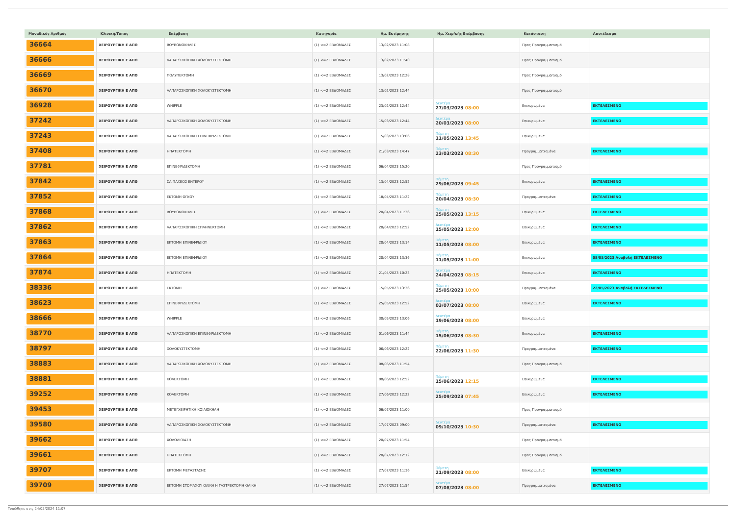| Μοναδικός Αριθμός | Κλινική/Τύπος | Επέμβαση | Κατηγορία | Ημ. Εκτίμησης | Ημ. Χειρ/κής Επέμβασης | Κατάσταση | Αποτέλεσμα |
| --- | --- | --- | --- | --- | --- | --- | --- |
| 36664 | ΧΕΙΡΟΥΡΓΙΚΗ Ε ΑΠΘ | ΒΟΥΒΩΝΟΚΗΛΕΣ | (1) <=2 ΕΒΔΟΜΑΔΕΣ | 13/02/2023 11:08 | | Προς Προγραμματισμό | |
| 36666 | ΧΕΙΡΟΥΡΓΙΚΗ Ε ΑΠΘ | ΛΑΠΑΡΟΣΚΟΠΙΚΗ ΧΟΛΟΚΥΣΤΕΚΤΟΜΗ | (1) <=2 ΕΒΔΟΜΑΔΕΣ | 13/02/2023 11:40 | | Προς Προγραμματισμό | |
| 36669 | ΧΕΙΡΟΥΡΓΙΚΗ Ε ΑΠΘ | ΠΟΛΥΠΕΚΤΟΜΗ | (1) <=2 ΕΒΔΟΜΑΔΕΣ | 13/02/2023 12:28 | | Προς Προγραμματισμό | |
| 36670 | ΧΕΙΡΟΥΡΓΙΚΗ Ε ΑΠΘ | ΛΑΠΑΡΟΣΚΟΠΙΚΗ ΧΟΛΟΚΥΣΤΕΚΤΟΜΗ | (1) <=2 ΕΒΔΟΜΑΔΕΣ | 13/02/2023 12:44 | | Προς Προγραμματισμό | |
| 36928 | ΧΕΙΡΟΥΡΓΙΚΗ Ε ΑΠΘ | WHIPPLE | (1) <=2 ΕΒΔΟΜΑΔΕΣ | 23/02/2023 12:44 | Δευτέρα 27/03/2023 08:00 | Επικυρωμένα | ΕΚΤΕΛΕΣΜΕΝΟ |
| 37242 | ΧΕΙΡΟΥΡΓΙΚΗ Ε ΑΠΘ | ΛΑΠΑΡΟΣΚΟΠΙΚΗ ΧΟΛΟΚΥΣΤΕΚΤΟΜΗ | (1) <=2 ΕΒΔΟΜΑΔΕΣ | 15/03/2023 12:44 | Δευτέρα 20/03/2023 08:00 | Επικυρωμένα | ΕΚΤΕΛΕΣΜΕΝΟ |
| 37243 | ΧΕΙΡΟΥΡΓΙΚΗ Ε ΑΠΘ | ΛΑΠΑΡΟΣΚΟΠΙΚΗ ΕΠΙΝΕΦΡΙΔΕΚΤΟΜΗ | (1) <=2 ΕΒΔΟΜΑΔΕΣ | 15/03/2023 13:06 | Πέμπτη 11/05/2023 13:45 | Επικυρωμένα | |
| 37408 | ΧΕΙΡΟΥΡΓΙΚΗ Ε ΑΠΘ | ΗΠΑΤΕΚΤΟΜΗ | (1) <=2 ΕΒΔΟΜΑΔΕΣ | 21/03/2023 14:47 | Πέμπτη 23/03/2023 08:30 | Προγραμματισμένα | ΕΚΤΕΛΕΣΜΕΝΟ |
| 37781 | ΧΕΙΡΟΥΡΓΙΚΗ Ε ΑΠΘ | ΕΠΙΝΕΦΡΙΔΕΚΤΟΜΗ | (1) <=2 ΕΒΔΟΜΑΔΕΣ | 06/04/2023 15:20 | | Προς Προγραμματισμό | |
| 37842 | ΧΕΙΡΟΥΡΓΙΚΗ Ε ΑΠΘ | CA ΠΑΧΕΟΣ ΕΝΤΕΡΟΥ | (1) <=2 ΕΒΔΟΜΑΔΕΣ | 13/04/2023 12:52 | Πέμπτη 29/06/2023 09:45 | Επικυρωμένα | ΕΚΤΕΛΕΣΜΕΝΟ |
| 37852 | ΧΕΙΡΟΥΡΓΙΚΗ Ε ΑΠΘ | ΕΚΤΟΜΗ ΟΓΚΟΥ | (1) <=2 ΕΒΔΟΜΑΔΕΣ | 18/04/2023 11:22 | Πέμπτη 20/04/2023 08:30 | Προγραμματισμένα | ΕΚΤΕΛΕΣΜΕΝΟ |
| 37868 | ΧΕΙΡΟΥΡΓΙΚΗ Ε ΑΠΘ | ΒΟΥΒΩΝΟΚΗΛΕΣ | (1) <=2 ΕΒΔΟΜΑΔΕΣ | 20/04/2023 11:36 | Πέμπτη 25/05/2023 13:15 | Επικυρωμένα | ΕΚΤΕΛΕΣΜΕΝΟ |
| 37862 | ΧΕΙΡΟΥΡΓΙΚΗ Ε ΑΠΘ | ΛΑΠΑΡΟΣΚΟΠΙΚΗ ΣΠΛΗΝΕΚΤΟΜΗ | (1) <=2 ΕΒΔΟΜΑΔΕΣ | 20/04/2023 12:52 | Δευτέρα 15/05/2023 12:00 | Επικυρωμένα | ΕΚΤΕΛΕΣΜΕΝΟ |
| 37863 | ΧΕΙΡΟΥΡΓΙΚΗ Ε ΑΠΘ | ΕΚΤΟΜΗ ΕΠΙΝΕΦΡΙΔΙΟΥ | (1) <=2 ΕΒΔΟΜΑΔΕΣ | 20/04/2023 13:14 | Πέμπτη 11/05/2023 08:00 | Επικυρωμένα | ΕΚΤΕΛΕΣΜΕΝΟ |
| 37864 | ΧΕΙΡΟΥΡΓΙΚΗ Ε ΑΠΘ | ΕΚΤΟΜΗ ΕΠΙΝΕΦΡΙΔΙΟΥ | (1) <=2 ΕΒΔΟΜΑΔΕΣ | 20/04/2023 13:36 | Πέμπτη 11/05/2023 11:00 | Επικυρωμένα | 08/05/2023 Αναβολή ΕΚΤΕΛΕΣΜΕΝΟ |
| 37874 | ΧΕΙΡΟΥΡΓΙΚΗ Ε ΑΠΘ | ΗΠΑΤΕΚΤΟΜΗ | (1) <=2 ΕΒΔΟΜΑΔΕΣ | 21/04/2023 10:23 | Δευτέρα 24/04/2023 08:15 | Επικυρωμένα | ΕΚΤΕΛΕΣΜΕΝΟ |
| 38336 | ΧΕΙΡΟΥΡΓΙΚΗ Ε ΑΠΘ | ΕΚΤΟΜΗ | (1) <=2 ΕΒΔΟΜΑΔΕΣ | 15/05/2023 13:36 | Πέμπτη 25/05/2023 10:00 | Προγραμματισμένα | 22/05/2023 Αναβολή ΕΚΤΕΛΕΣΜΕΝΟ |
| 38623 | ΧΕΙΡΟΥΡΓΙΚΗ Ε ΑΠΘ | ΕΠΙΝΕΦΡΙΔΕΚΤΟΜΗ | (1) <=2 ΕΒΔΟΜΑΔΕΣ | 25/05/2023 12:52 | Δευτέρα 03/07/2023 08:00 | Επικυρωμένα | ΕΚΤΕΛΕΣΜΕΝΟ |
| 38666 | ΧΕΙΡΟΥΡΓΙΚΗ Ε ΑΠΘ | WHIPPLE | (1) <=2 ΕΒΔΟΜΑΔΕΣ | 30/05/2023 13:06 | Δευτέρα 19/06/2023 08:00 | Επικυρωμένα | |
| 38770 | ΧΕΙΡΟΥΡΓΙΚΗ Ε ΑΠΘ | ΛΑΠΑΡΟΣΚΟΠΙΚΗ ΕΠΙΝΕΦΡΙΔΕΚΤΟΜΗ | (1) <=2 ΕΒΔΟΜΑΔΕΣ | 01/06/2023 11:44 | Πέμπτη 15/06/2023 08:30 | Επικυρωμένα | ΕΚΤΕΛΕΣΜΕΝΟ |
| 38797 | ΧΕΙΡΟΥΡΓΙΚΗ Ε ΑΠΘ | ΧΟΛΟΚΥΣΤΕΚΤΟΜΗ | (1) <=2 ΕΒΔΟΜΑΔΕΣ | 06/06/2023 12:22 | Πέμπτη 22/06/2023 11:30 | Προγραμματισμένα | ΕΚΤΕΛΕΣΜΕΝΟ |
| 38883 | ΧΕΙΡΟΥΡΓΙΚΗ Ε ΑΠΘ | ΛΑΠΑΡΟΣΚΟΠΙΚΗ ΧΟΛΟΚΥΣΤΕΚΤΟΜΗ | (1) <=2 ΕΒΔΟΜΑΔΕΣ | 08/06/2023 11:54 | | Προς Προγραμματισμό | |
| 38881 | ΧΕΙΡΟΥΡΓΙΚΗ Ε ΑΠΘ | ΚΟΛΕΚΤΟΜΗ | (1) <=2 ΕΒΔΟΜΑΔΕΣ | 08/06/2023 12:52 | Πέμπτη 15/06/2023 12:15 | Επικυρωμένα | ΕΚΤΕΛΕΣΜΕΝΟ |
| 39252 | ΧΕΙΡΟΥΡΓΙΚΗ Ε ΑΠΘ | ΚΟΛΕΚΤΟΜΗ | (1) <=2 ΕΒΔΟΜΑΔΕΣ | 27/06/2023 12:22 | Δευτέρα 25/09/2023 07:45 | Επικυρωμένα | ΕΚΤΕΛΕΣΜΕΝΟ |
| 39453 | ΧΕΙΡΟΥΡΓΙΚΗ Ε ΑΠΘ | ΜΕΤΕΓΧΕΙΡΗΤΙΚΗ ΚΟΙΛΙΟΚΗΛΗ | (1) <=2 ΕΒΔΟΜΑΔΕΣ | 06/07/2023 11:00 | | Προς Προγραμματισμό | |
| 39580 | ΧΕΙΡΟΥΡΓΙΚΗ Ε ΑΠΘ | ΛΑΠΑΡΟΣΚΟΠΙΚΗ ΧΟΛΟΚΥΣΤΕΚΤΟΜΗ | (1) <=2 ΕΒΔΟΜΑΔΕΣ | 17/07/2023 09:00 | Δευτέρα 09/10/2023 10:30 | Προγραμματισμένα | ΕΚΤΕΛΕΣΜΕΝΟ |
| 39662 | ΧΕΙΡΟΥΡΓΙΚΗ Ε ΑΠΘ | ΧΟΛΟΛΙΘΙΑΣΗ | (1) <=2 ΕΒΔΟΜΑΔΕΣ | 20/07/2023 11:54 | | Προς Προγραμματισμό | |
| 39661 | ΧΕΙΡΟΥΡΓΙΚΗ Ε ΑΠΘ | ΗΠΑΤΕΚΤΟΜΗ | (1) <=2 ΕΒΔΟΜΑΔΕΣ | 20/07/2023 12:12 | | Προς Προγραμματισμό | |
| 39707 | ΧΕΙΡΟΥΡΓΙΚΗ Ε ΑΠΘ | ΕΚΤΟΜΗ ΜΕΤΑΣΤΑΣΗΣ | (1) <=2 ΕΒΔΟΜΑΔΕΣ | 27/07/2023 11:36 | Πέμπτη 21/09/2023 08:00 | Επικυρωμένα | ΕΚΤΕΛΕΣΜΕΝΟ |
| 39709 | ΧΕΙΡΟΥΡΓΙΚΗ Ε ΑΠΘ | ΕΚΤΟΜΗ ΣΤΟΜΑΧΟΥ ΟΛΙΚΗ Η ΓΑΣΤΡΕΚΤΟΜΗ ΟΛΙΚΗ | (1) <=2 ΕΒΔΟΜΑΔΕΣ | 27/07/2023 11:54 | Δευτέρα 07/08/2023 08:00 | Προγραμματισμένα | ΕΚΤΕΛΕΣΜΕΝΟ |
Τυπώθηκε στις 24/05/2024 11:07